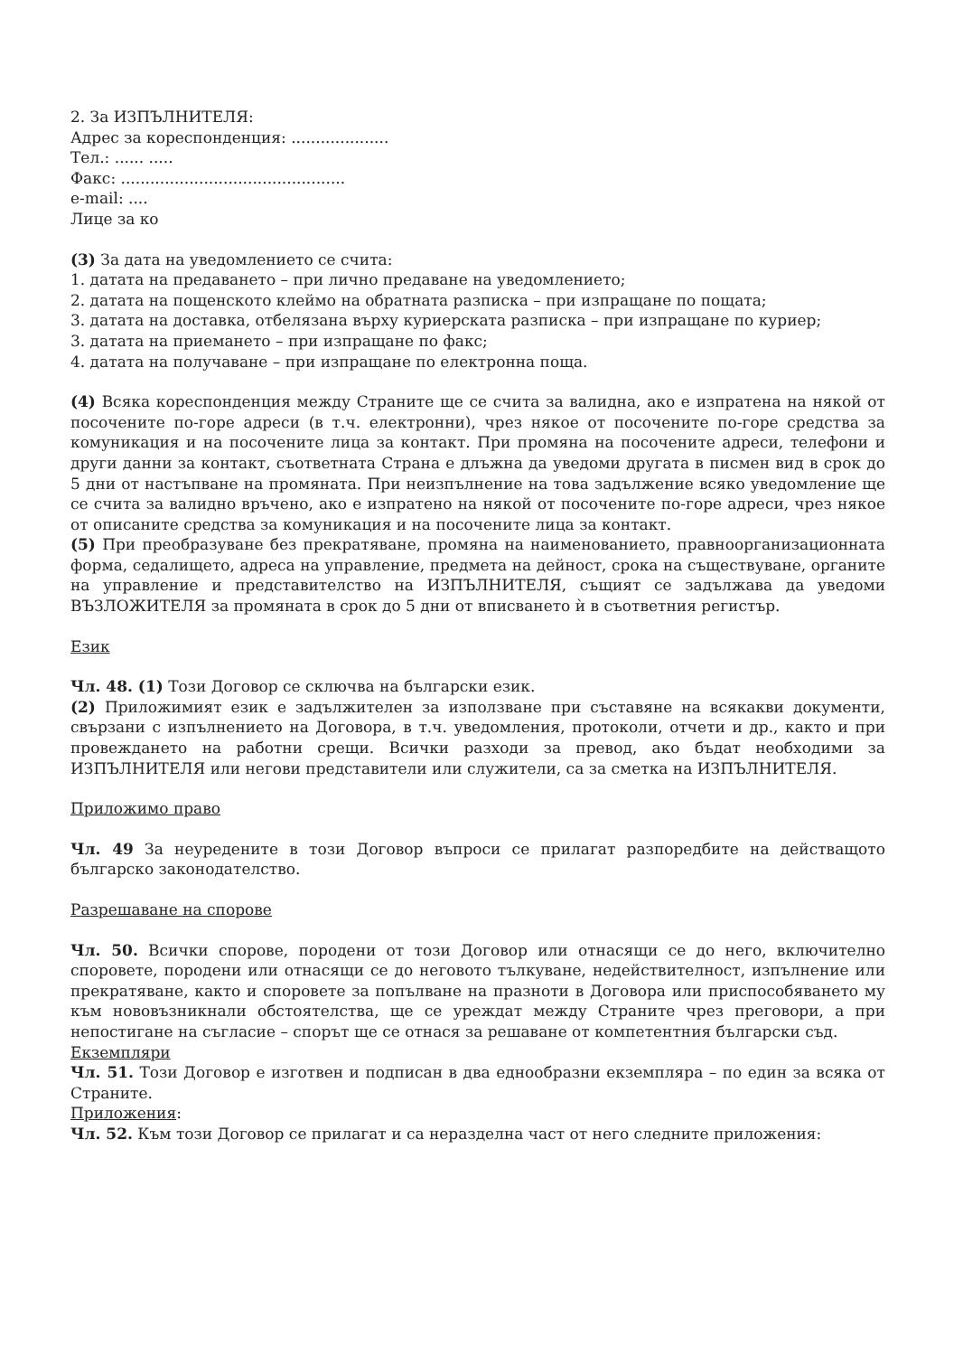2. За ИЗПЪЛНИТЕЛЯ:
Адрес за кореспонденция: ....................
Тел.: ...... .....
Факс: ..............................................
e-mail: ....
Лице за ко
(3) За дата на уведомлението се счита:
1. датата на предаването – при лично предаване на уведомлението;
2. датата на пощенското клеймо на обратната разписка – при изпращане по пощата;
3. датата на доставка, отбелязана върху куриерската разписка – при изпращане по куриер;
3. датата на приемането – при изпращане по факс;
4. датата на получаване – при изпращане по електронна поща.
(4) Всяка кореспонденция между Страните ще се счита за валидна, ако е изпратена на някой от посочените по-горе адреси (в т.ч. електронни), чрез някое от посочените по-горе средства за комуникация и на посочените лица за контакт. При промяна на посочените адреси, телефони и други данни за контакт, съответната Страна е длъжна да уведоми другата в писмен вид в срок до 5 дни от настъпване на промяната. При неизпълнение на това задължение всяко уведомление ще се счита за валидно връчено, ако е изпратено на някой от посочените по-горе адреси, чрез някое от описаните средства за комуникация и на посочените лица за контакт.
(5) При преобразуване без прекратяване, промяна на наименованието, правноорганизационната форма, седалището, адреса на управление, предмета на дейност, срока на съществуване, органите на управление и представителство на ИЗПЪЛНИТЕЛЯ, същият се задължава да уведоми ВЪЗЛОЖИТЕЛЯ за промяната в срок до 5 дни от вписването ѝ в съответния регистър.
Език
Чл. 48. (1) Този Договор се сключва на български език.
(2) Приложимият език е задължителен за използване при съставяне на всякакви документи, свързани с изпълнението на Договора, в т.ч. уведомления, протоколи, отчети и др., както и при провеждането на работни срещи. Всички разходи за превод, ако бъдат необходими за ИЗПЪЛНИТЕЛЯ или негови представители или служители, са за сметка на ИЗПЪЛНИТЕЛЯ.
Приложимо право
Чл. 49 За неуредените в този Договор въпроси се прилагат разпоредбите на действащото българско законодателство.
Разрешаване на спорове
Чл. 50. Всички спорове, породени от този Договор или отнасящи се до него, включително споровете, породени или отнасящи се до неговото тълкуване, недействителност, изпълнение или прекратяване, както и споровете за попълване на празноти в Договора или приспособяването му към нововъзникнали обстоятелства, ще се уреждат между Страните чрез преговори, а при непостигане на съгласие – спорът ще се отнася за решаване от компетентния български съд.
Екземпляри
Чл. 51. Този Договор е изготвен и подписан в два еднообразни екземпляра – по един за всяка от Страните.
Приложения:
Чл. 52. Към този Договор се прилагат и са неразделна част от него следните приложения: